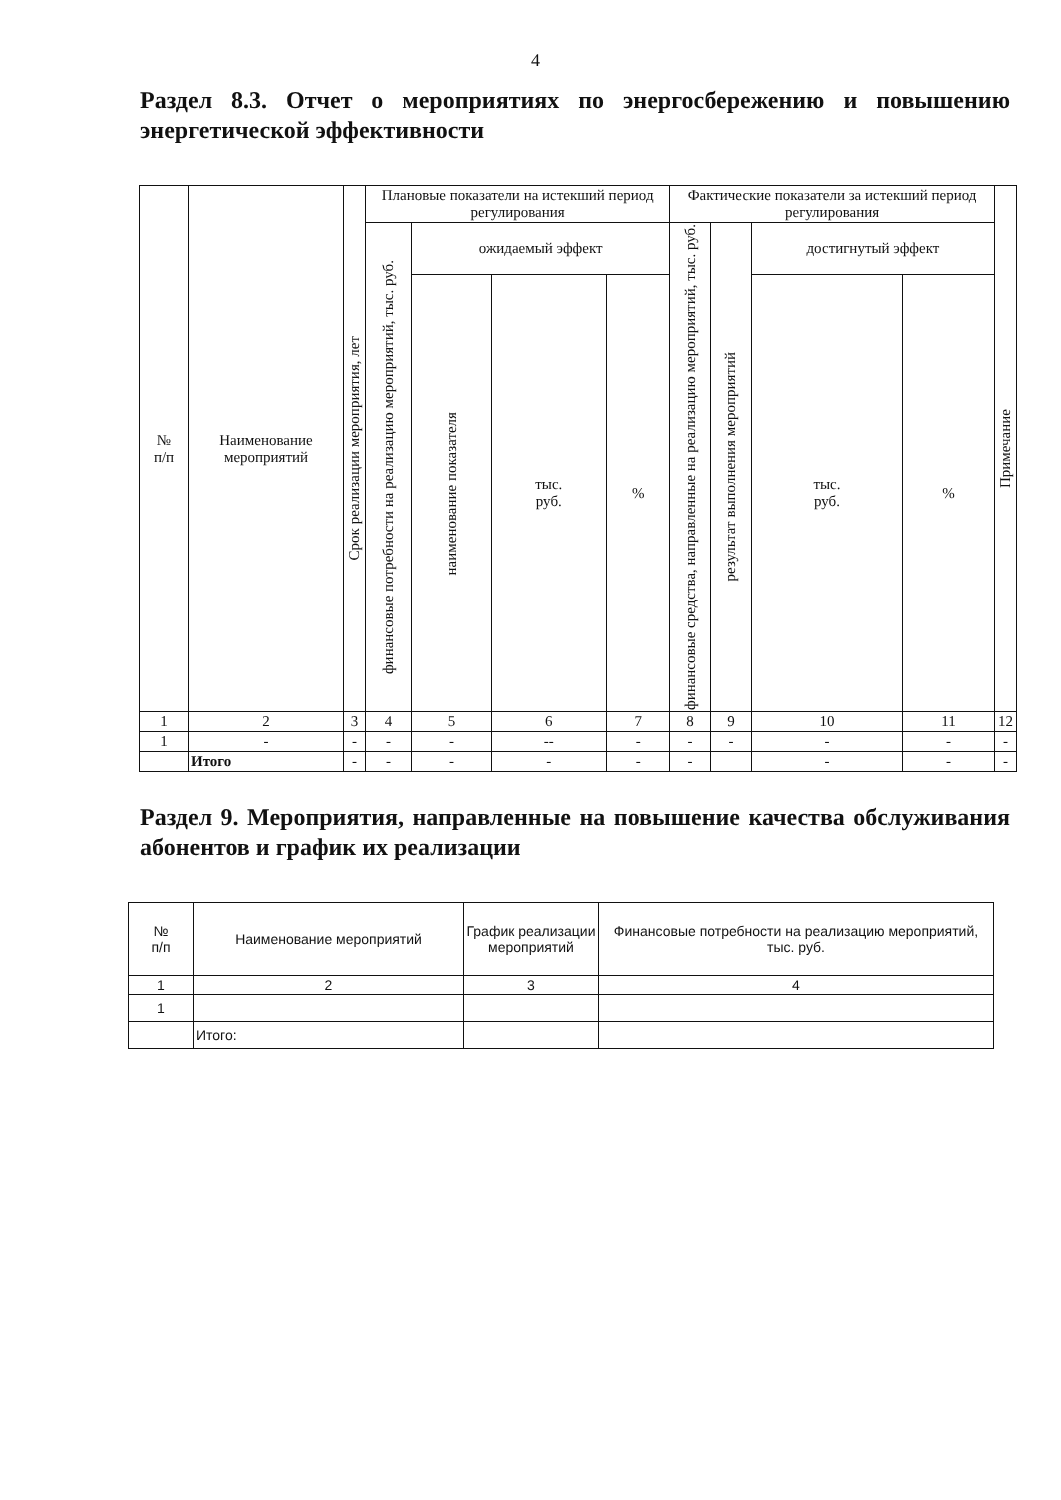4
Раздел 8.3. Отчет о мероприятиях по энергосбережению и повышению энергетической эффективности
| № п/п | Наименование мероприятий | Срок реализации мероприятия, лет | Плановые показатели на истекший период регулирования | | | | Фактические показатели за истекший период регулирования | | | | Примечание |
| --- | --- | --- | --- | --- | --- | --- | --- | --- | --- | --- | --- |
| | | | финансовые потребности на реализацию мероприятий, тыс. руб. | ожидаемый эффект | | | финансовые средства, направленные на реализацию мероприятий, тыс. руб. | результат выполнения мероприятий | достигнутый эффект | | |
| | | | | наименование показателя | тыс. руб. | % | | | тыс. руб. | % | |
| 1 | 2 | 3 | 4 | 5 | 6 | 7 | 8 | 9 | 10 | 11 | 12 |
| 1 | - | - | - | - | -- | - | - | - | - | - | - |
| | Итого | - | - | - | - | - | - | | - | - | - |
Раздел 9. Мероприятия, направленные на повышение качества обслуживания абонентов и график их реализации
| № п/п | Наименование мероприятий | График реализации мероприятий | Финансовые потребности на реализацию мероприятий, тыс. руб. |
| --- | --- | --- | --- |
| 1 | 2 | 3 | 4 |
| 1 | | | |
| | Итого: | | |